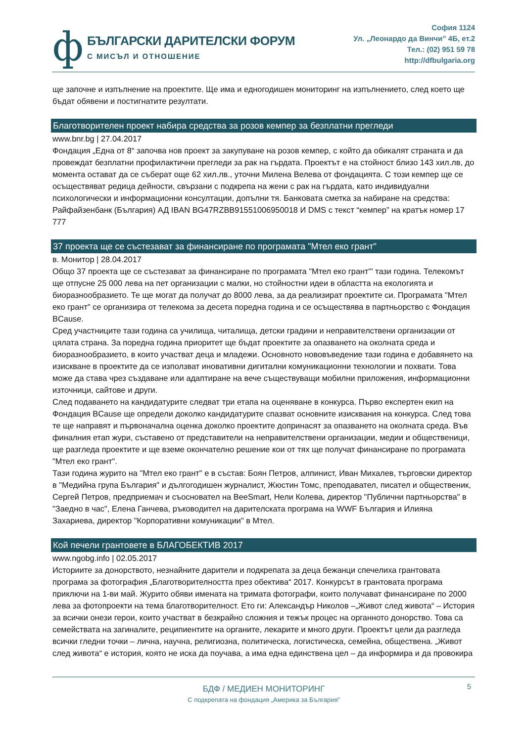ф
БЪЛГАРСКИ ДАРИТЕЛСКИ ФОРУМ
С МИСЪЛ И ОТНОШЕНИЕ
София 1124
Ул. „Леонардо да Винчи” 4Б, ет.2
Тел.: (02) 951 59 78
http://dfbulgaria.org
ще започне и изпълнение на проектите. Ще има и едногодишен мониторинг на изпълнението, след което ще бъдат обявени и постигнатите резултати.
Благотворителен проект набира средства за розов кемпер за безплатни прегледи
www.bnr.bg | 27.04.2017
Фондация „Една от 8“ започва нов проект за закупуване на розов кемпер, с който да обикалят страната и да провеждат безплатни профилактични прегледи за рак на гърдата. Проектът е на стойност близо 143 хил.лв, до момента остават да се съберат още 62 хил.лв., уточни Милена Велева от фондацията. С този кемпер ще се осъществяват редица дейности, свързани с подкрепа на жени с рак на гърдата, като индивидуални психологически и информационни консултации, допълни тя. Банковата сметка за набиране на средства: Райфайзенбанк (България) АД IBAN BG47RZBB91551006950018 И DMS с текст “кемпер” на кратък номер 17 777
37 проекта ще се състезават за финансиране по програмата "Мтел еко грант"
в. Монитор | 28.04.2017
Общо 37 проекта ще се състезават за финансиране по програмата "Мтел еко грант"' тази година. Телекомът ще отпусне 25 000 лева на пет организации с малки, но стойностни идеи в областта на екологията и биоразнообразието. Те ще могат да получат до 8000 лева, за да реализират проектите си. Програмата "Мтел еко грант" се организира от телекома за десета поредна година и се осъществява в партньорство с Фондация BCause.
Сред участниците тази година са училища, читалища, детски градини и неправителствени организации от цялата страна. За поредна година приоритет ще бъдат проектите за опазването на околната среда и биоразнообразието, в които участват деца и младежи. Основното нововъведение тази година е добавянето на изискване в проектите да се използват иновативни дигитални комуникационни технологии и похвати. Това може да става чрез създаване или адаптиране на вече съществуващи мобилни приложения, информационни източници, сайтове и други.
След подаването на кандидатурите следват три етапа на оценяване в конкурса. Първо експертен екип на Фондация BCause ще определи доколко кандидатурите спазват основните изисквания на конкурса. След това те ще направят и първоначална оценка доколко проектите допринасят за опазването на околната среда. Във финалния етап жури, съставено от представители на неправителствени организации, медии и общественици, ще разгледа проектите и ще вземе окончателно решение кои от тях ще получат финансиране по програмата "Мтел еко грант".
Тази година журито на "Мтел еко грант" е в състав: Боян Петров, алпинист, Иван Михалев, търговски директор в "Медийна група България" и дългогодишен журналист, Жюстин Томс, преподавател, писател и общественик, Сергей Петров, предприемач и съосновател на BeeSmart, Нели Колева, директор "Публични партньорства" в "Заедно в час", Елена Ганчева, ръководител на дарителската програма на WWF България и Илияна Захариева, директор "Корпоративни комуникации" в Мтел.
Кой печели грантовете в БЛАГОБЕКТИВ 2017
www.ngobg.info | 02.05.2017
Историите за донорството, незнайните дарители и подкрепата за деца бежанци спечелиха грантовата програма за фотография „Благотворителността през обектива“ 2017. Конкурсът в грантовата програма приключи на 1-ви май. Журито обяви имената на тримата фотографи, които получават финансиране по 2000 лева за фотопроекти на тема благотворителност. Ето ги: Александър Николов –„Живот след живота“ – История за всички онези герои, които участват в безкрайно сложния и тежък процес на органното донорство. Това са семействата на загиналите, реципиентите на органите, лекарите и много други. Проектът цели да разгледа всички гледни точки – лична, научна, религиозна, политическа, логистическа, семейна, обществена. „Живот след живота“ е история, която не иска да поучава, а има една единствена цел – да информира и да провокира
5
БДФ / МЕДИЕН МОНИТОРИНГ
С подкрепата на фондация „Америка за България”